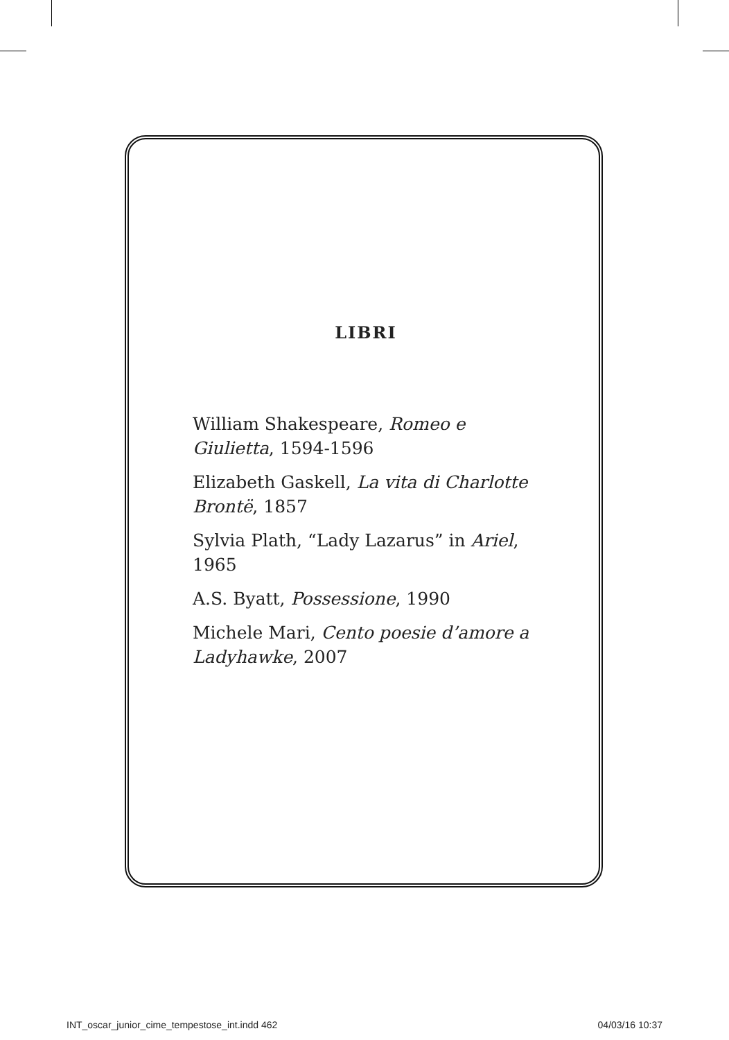LIBRI
William Shakespeare, Romeo e Giulietta, 1594-1596
Elizabeth Gaskell, La vita di Charlotte Brontë, 1857
Sylvia Plath, “Lady Lazarus” in Ariel, 1965
A.S. Byatt, Possessione, 1990
Michele Mari, Cento poesie d’amore a Ladyhawke, 2007
INT_oscar_junior_cime_tempestose_int.indd 462 04/03/16 10:37